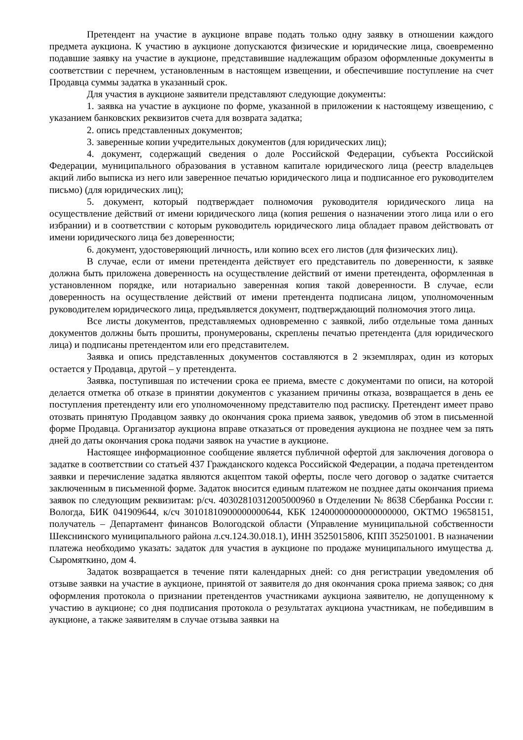Претендент на участие в аукционе вправе подать только одну заявку в отношении каждого предмета аукциона. К участию в аукционе допускаются физические и юридические лица, своевременно подавшие заявку на участие в аукционе, представившие надлежащим образом оформленные документы в соответствии с перечнем, установленным в настоящем извещении, и обеспечившие поступление на счет Продавца суммы задатка в указанный срок.
Для участия в аукционе заявители представляют следующие документы:
1. заявка на участие в аукционе по форме, указанной в приложении к настоящему извещению, с указанием банковских реквизитов счета для возврата задатка;
2. опись представленных документов;
3. заверенные копии учредительных документов (для юридических лиц);
4. документ, содержащий сведения о доле Российской Федерации, субъекта Российской Федерации, муниципального образования в уставном капитале юридического лица (реестр владельцев акций либо выписка из него или заверенное печатью юридического лица и подписанное его руководителем письмо) (для юридических лиц);
5. документ, который подтверждает полномочия руководителя юридического лица на осуществление действий от имени юридического лица (копия решения о назначении этого лица или о его избрании) и в соответствии с которым руководитель юридического лица обладает правом действовать от имени юридического лица без доверенности;
6. документ, удостоверяющий личность, или копию всех его листов (для физических лиц).
В случае, если от имени претендента действует его представитель по доверенности, к заявке должна быть приложена доверенность на осуществление действий от имени претендента, оформленная в установленном порядке, или нотариально заверенная копия такой доверенности. В случае, если доверенность на осуществление действий от имени претендента подписана лицом, уполномоченным руководителем юридического лица, предъявляется документ, подтверждающий полномочия этого лица.
Все листы документов, представляемых одновременно с заявкой, либо отдельные тома данных документов должны быть прошиты, пронумерованы, скреплены печатью претендента (для юридического лица) и подписаны претендентом или его представителем.
Заявка и опись представленных документов составляются в 2 экземплярах, один из которых остается у Продавца, другой – у претендента.
Заявка, поступившая по истечении срока ее приема, вместе с документами по описи, на которой делается отметка об отказе в принятии документов с указанием причины отказа, возвращается в день ее поступления претенденту или его уполномоченному представителю под расписку. Претендент имеет право отозвать принятую Продавцом заявку до окончания срока приема заявок, уведомив об этом в письменной форме Продавца. Организатор аукциона вправе отказаться от проведения аукциона не позднее чем за пять дней до даты окончания срока подачи заявок на участие в аукционе.
Настоящее информационное сообщение является публичной офертой для заключения договора о задатке в соответствии со статьей 437 Гражданского кодекса Российской Федерации, а подача претендентом заявки и перечисление задатка являются акцептом такой оферты, после чего договор о задатке считается заключенным в письменной форме. Задаток вносится единым платежом не позднее даты окончания приема заявок по следующим реквизитам: р/сч. 40302810312005000960 в Отделении № 8638 Сбербанка России г. Вологда, БИК 041909644, к/сч 30101810900000000644, КБК 12400000000000000000, ОКТМО 19658151, получатель – Департамент финансов Вологодской области (Управление муниципальной собственности Шекснинского муниципального района л.сч.124.30.018.1), ИНН 3525015806, КПП 352501001. В назначении платежа необходимо указать: задаток для участия в аукционе по продаже муниципального имущества д. Сыромяткино, дом 4.
Задаток возвращается в течение пяти календарных дней: со дня регистрации уведомления об отзыве заявки на участие в аукционе, принятой от заявителя до дня окончания срока приема заявок; со дня оформления протокола о признании претендентов участниками аукциона заявителю, не допущенному к участию в аукционе; со дня подписания протокола о результатах аукциона участникам, не победившим в аукционе, а также заявителям в случае отзыва заявки на